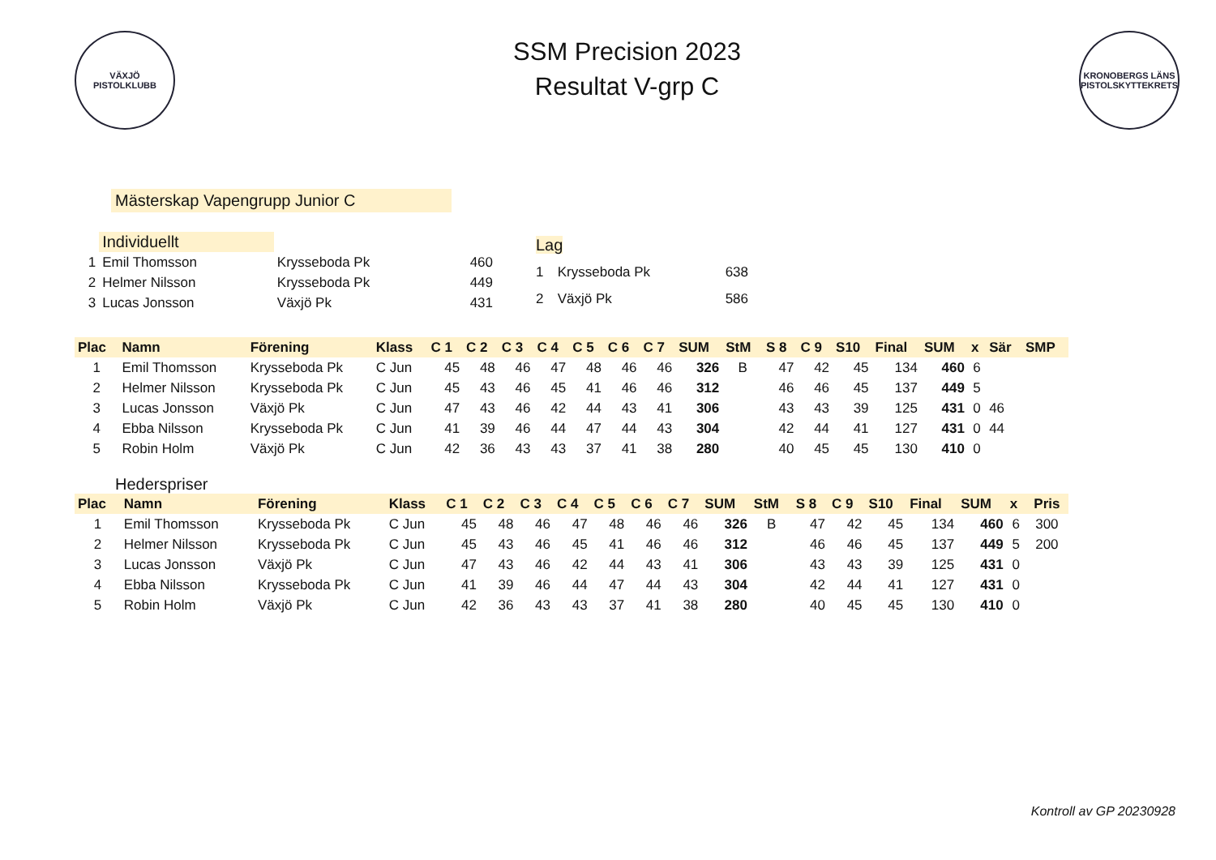VÄXJÖ
PISTOLKLUBB
SSM Precision 2023
Resultat V-grp C
KRONOBERGS LÄNS PISTOLSKYTTEKRETS
Mästerskap Vapengrupp Junior C
| | Individuellt | | |
| 1 | Emil Thomsson | Krysseboda Pk | 460 |
| 2 | Helmer Nilsson | Krysseboda Pk | 449 |
| 3 | Lucas Jonsson | Växjö Pk | 431 |
| Lag | | |
| 1 | Krysseboda Pk | 638 |
| 2 | Växjö Pk | 586 |
| Plac | Namn | Förening | Klass | C 1 | C 2 | C 3 | C 4 | C 5 | C 6 | C 7 | SUM | StM | S 8 | C 9 | S10 | Final | SUM | x | Sär | SMP |
| --- | --- | --- | --- | --- | --- | --- | --- | --- | --- | --- | --- | --- | --- | --- | --- | --- | --- | --- | --- | --- |
| 1 | Emil Thomsson | Krysseboda Pk | C Jun | 45 | 48 | 46 | 47 | 48 | 46 | 46 | 326 | B | 47 | 42 | 45 | 134 | 460 | 6 | | |
| 2 | Helmer Nilsson | Krysseboda Pk | C Jun | 45 | 43 | 46 | 45 | 41 | 46 | 46 | 312 | | 46 | 46 | 45 | 137 | 449 | 5 | | |
| 3 | Lucas Jonsson | Växjö Pk | C Jun | 47 | 43 | 46 | 42 | 44 | 43 | 41 | 306 | | 43 | 43 | 39 | 125 | 431 | 0 | 46 | |
| 4 | Ebba Nilsson | Krysseboda Pk | C Jun | 41 | 39 | 46 | 44 | 47 | 44 | 43 | 304 | | 42 | 44 | 41 | 127 | 431 | 0 | 44 | |
| 5 | Robin Holm | Växjö Pk | C Jun | 42 | 36 | 43 | 43 | 37 | 41 | 38 | 280 | | 40 | 45 | 45 | 130 | 410 | 0 | | |
Hederspriser
| Plac | Namn | Förening | Klass | C 1 | C 2 | C 3 | C 4 | C 5 | C 6 | C 7 | SUM | StM | S 8 | C 9 | S10 | Final | SUM | x | Pris |
| --- | --- | --- | --- | --- | --- | --- | --- | --- | --- | --- | --- | --- | --- | --- | --- | --- | --- | --- | --- |
| 1 | Emil Thomsson | Krysseboda Pk | C Jun | 45 | 48 | 46 | 47 | 48 | 46 | 46 | 326 | B | 47 | 42 | 45 | 134 | 460 | 6 | 300 |
| 2 | Helmer Nilsson | Krysseboda Pk | C Jun | 45 | 43 | 46 | 45 | 41 | 46 | 46 | 312 | | 46 | 46 | 45 | 137 | 449 | 5 | 200 |
| 3 | Lucas Jonsson | Växjö Pk | C Jun | 47 | 43 | 46 | 42 | 44 | 43 | 41 | 306 | | 43 | 43 | 39 | 125 | 431 | 0 | |
| 4 | Ebba Nilsson | Krysseboda Pk | C Jun | 41 | 39 | 46 | 44 | 47 | 44 | 43 | 304 | | 42 | 44 | 41 | 127 | 431 | 0 | |
| 5 | Robin Holm | Växjö Pk | C Jun | 42 | 36 | 43 | 43 | 37 | 41 | 38 | 280 | | 40 | 45 | 45 | 130 | 410 | 0 | |
Kontroll av GP 20230928